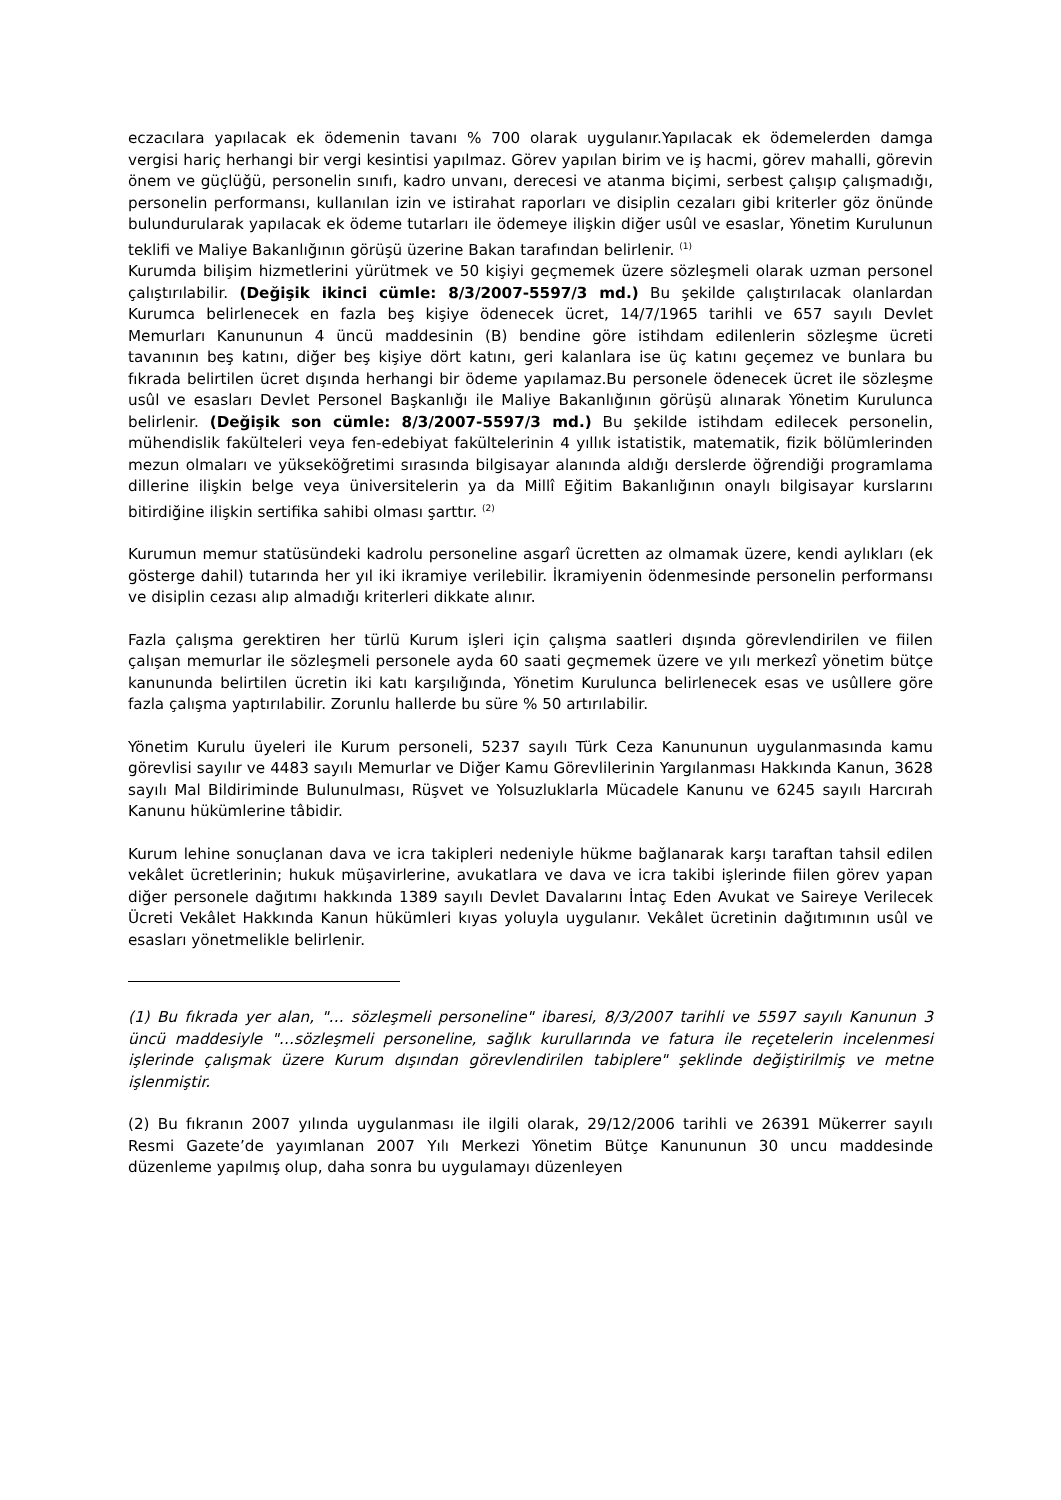eczacılara yapılacak ek ödemenin tavanı % 700 olarak uygulanır.Yapılacak ek ödemelerden damga vergisi hariç herhangi bir vergi kesintisi yapılmaz. Görev yapılan birim ve iş hacmi, görev mahalli, görevin önem ve güçlüğü, personelin sınıfı, kadro unvanı, derecesi ve atanma biçimi, serbest çalışıp çalışmadığı, personelin performansı, kullanılan izin ve istirahat raporları ve disiplin cezaları gibi kriterler göz önünde bulundurularak yapılacak ek ödeme tutarları ile ödemeye ilişkin diğer usûl ve esaslar, Yönetim Kurulunun teklifi ve Maliye Bakanlığının görüşü üzerine Bakan tarafından belirlenir. <sup>(1)</sup>
Kurumda bilişim hizmetlerini yürütmek ve 50 kişiyi geçmemek üzere sözleşmeli olarak uzman personel çalıştırılabilir. (Değişik ikinci cümle: 8/3/2007-5597/3 md.) Bu şekilde çalıştırılacak olanlardan Kurumca belirlenecek en fazla beş kişiye ödenecek ücret, 14/7/1965 tarihli ve 657 sayılı Devlet Memurları Kanununun 4 üncü maddesinin (B) bendine göre istihdam edilenlerin sözleşme ücreti tavanının beş katını, diğer beş kişiye dört katını, geri kalanlara ise üç katını geçemez ve bunlara bu fıkrada belirtilen ücret dışında herhangi bir ödeme yapılamaz.Bu personele ödenecek ücret ile sözleşme usûl ve esasları Devlet Personel Başkanlığı ile Maliye Bakanlığının görüşü alınarak Yönetim Kurulunca belirlenir. (Değişik son cümle: 8/3/2007-5597/3 md.) Bu şekilde istihdam edilecek personelin, mühendislik fakülteleri veya fen-edebiyat fakültelerinin 4 yıllık istatistik, matematik, fizik bölümlerinden mezun olmaları ve yükseköğretimi sırasında bilgisayar alanında aldığı derslerde öğrendiği programlama dillerine ilişkin belge veya üniversitelerin ya da Millî Eğitim Bakanlığının onaylı bilgisayar kurslarını bitirdiğine ilişkin sertifika sahibi olması şarttır. <sup>(2)</sup>
Kurumun memur statüsündeki kadrolu personeline asgarî ücretten az olmamak üzere, kendi aylıkları (ek gösterge dahil) tutarında her yıl iki ikramiye verilebilir. İkramiyenin ödenmesinde personelin performansı ve disiplin cezası alıp almadığı kriterleri dikkate alınır.
Fazla çalışma gerektiren her türlü Kurum işleri için çalışma saatleri dışında görevlendirilen ve fiilen çalışan memurlar ile sözleşmeli personele ayda 60 saati geçmemek üzere ve yılı merkezî yönetim bütçe kanununda belirtilen ücretin iki katı karşılığında, Yönetim Kurulunca belirlenecek esas ve usûllere göre fazla çalışma yaptırılabilir. Zorunlu hallerde bu süre % 50 artırılabilir.
Yönetim Kurulu üyeleri ile Kurum personeli, 5237 sayılı Türk Ceza Kanununun uygulanmasında kamu görevlisi sayılır ve 4483 sayılı Memurlar ve Diğer Kamu Görevlilerinin Yargılanması Hakkında Kanun, 3628 sayılı Mal Bildiriminde Bulunulması, Rüşvet ve Yolsuzluklarla Mücadele Kanunu ve 6245 sayılı Harcırah Kanunu hükümlerine tâbidir.
Kurum lehine sonuçlanan dava ve icra takipleri nedeniyle hükme bağlanarak karşı taraftan tahsil edilen vekâlet ücretlerinin; hukuk müşavirlerine, avukatlara ve dava ve icra takibi işlerinde fiilen görev yapan diğer personele dağıtımı hakkında 1389 sayılı Devlet Davalarını İntaç Eden Avukat ve Saireye Verilecek Ücreti Vekâlet Hakkında Kanun hükümleri kıyas yoluyla uygulanır. Vekâlet ücretinin dağıtımının usûl ve esasları yönetmelikle belirlenir.
(1) Bu fıkrada yer alan, "… sözleşmeli personeline" ibaresi, 8/3/2007 tarihli ve 5597 sayılı Kanunun 3 üncü maddesiyle "…sözleşmeli personeline, sağlık kurullarında ve fatura ile reçetelerin incelenmesi işlerinde çalışmak üzere Kurum dışından görevlendirilen tabiplere" şeklinde değiştirilmiş ve metne işlenmiştir.
(2) Bu fıkranın 2007 yılında uygulanması ile ilgili olarak, 29/12/2006 tarihli ve 26391 Mükerrer sayılı Resmi Gazete’de yayımlanan 2007 Yılı Merkezi Yönetim Bütçe Kanununun 30 uncu maddesinde düzenleme yapılmış olup, daha sonra bu uygulamayı düzenleyen